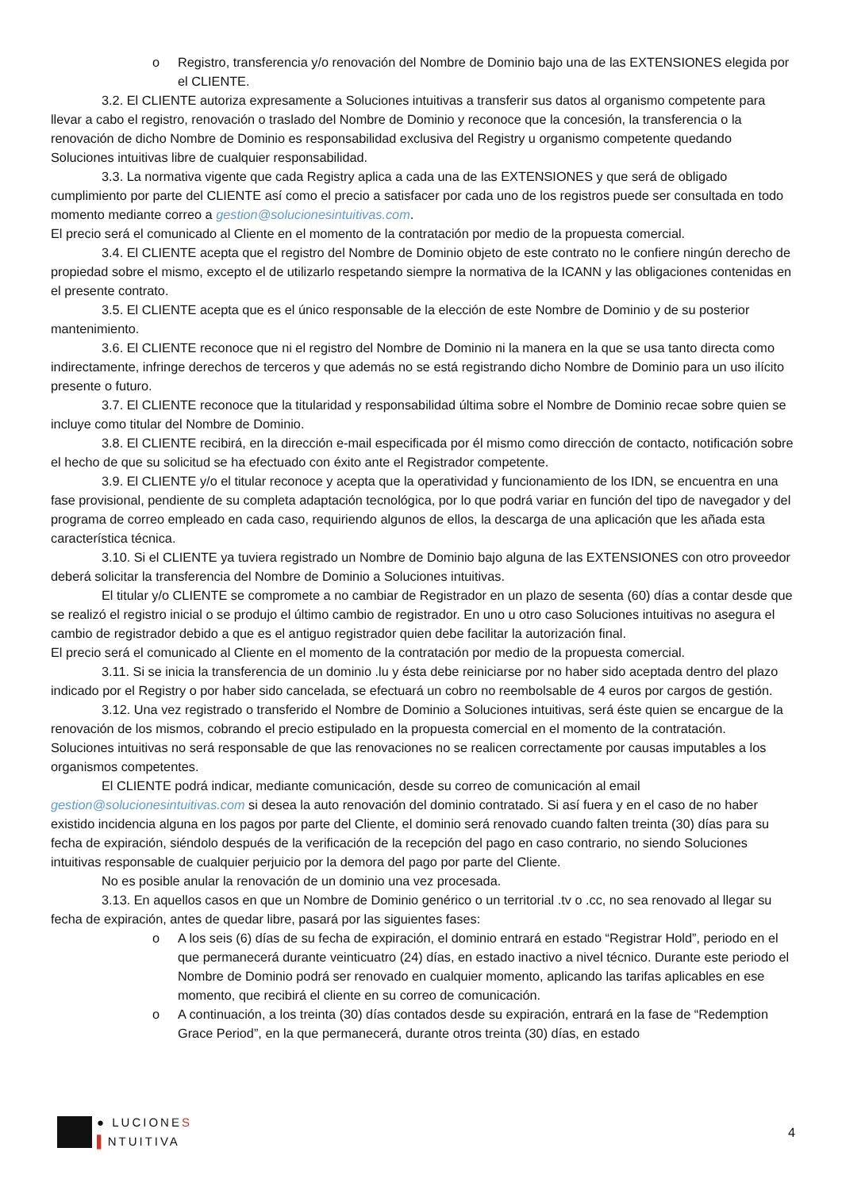o Registro, transferencia y/o renovación del Nombre de Dominio bajo una de las EXTENSIONES elegida por el CLIENTE.
3.2. El CLIENTE autoriza expresamente a Soluciones intuitivas a transferir sus datos al organismo competente para llevar a cabo el registro, renovación o traslado del Nombre de Dominio y reconoce que la concesión, la transferencia o la renovación de dicho Nombre de Dominio es responsabilidad exclusiva del Registry u organismo competente quedando Soluciones intuitivas libre de cualquier responsabilidad.
3.3. La normativa vigente que cada Registry aplica a cada una de las EXTENSIONES y que será de obligado cumplimiento por parte del CLIENTE así como el precio a satisfacer por cada uno de los registros puede ser consultada en todo momento mediante correo a gestion@solucionesintuitivas.com.
El precio será el comunicado al Cliente en el momento de la contratación por medio de la propuesta comercial.
3.4. El CLIENTE acepta que el registro del Nombre de Dominio objeto de este contrato no le confiere ningún derecho de propiedad sobre el mismo, excepto el de utilizarlo respetando siempre la normativa de la ICANN y las obligaciones contenidas en el presente contrato.
3.5. El CLIENTE acepta que es el único responsable de la elección de este Nombre de Dominio y de su posterior mantenimiento.
3.6. El CLIENTE reconoce que ni el registro del Nombre de Dominio ni la manera en la que se usa tanto directa como indirectamente, infringe derechos de terceros y que además no se está registrando dicho Nombre de Dominio para un uso ilícito presente o futuro.
3.7. El CLIENTE reconoce que la titularidad y responsabilidad última sobre el Nombre de Dominio recae sobre quien se incluye como titular del Nombre de Dominio.
3.8. El CLIENTE recibirá, en la dirección e-mail especificada por él mismo como dirección de contacto, notificación sobre el hecho de que su solicitud se ha efectuado con éxito ante el Registrador competente.
3.9. El CLIENTE y/o el titular reconoce y acepta que la operatividad y funcionamiento de los IDN, se encuentra en una fase provisional, pendiente de su completa adaptación tecnológica, por lo que podrá variar en función del tipo de navegador y del programa de correo empleado en cada caso, requiriendo algunos de ellos, la descarga de una aplicación que les añada esta característica técnica.
3.10. Si el CLIENTE ya tuviera registrado un Nombre de Dominio bajo alguna de las EXTENSIONES con otro proveedor deberá solicitar la transferencia del Nombre de Dominio a Soluciones intuitivas.
El titular y/o CLIENTE se compromete a no cambiar de Registrador en un plazo de sesenta (60) días a contar desde que se realizó el registro inicial o se produjo el último cambio de registrador. En uno u otro caso Soluciones intuitivas no asegura el cambio de registrador debido a que es el antiguo registrador quien debe facilitar la autorización final.
El precio será el comunicado al Cliente en el momento de la contratación por medio de la propuesta comercial.
3.11. Si se inicia la transferencia de un dominio .lu y ésta debe reiniciarse por no haber sido aceptada dentro del plazo indicado por el Registry o por haber sido cancelada, se efectuará un cobro no reembolsable de 4 euros por cargos de gestión.
3.12. Una vez registrado o transferido el Nombre de Dominio a Soluciones intuitivas, será éste quien se encargue de la renovación de los mismos, cobrando el precio estipulado en la propuesta comercial en el momento de la contratación.
Soluciones intuitivas no será responsable de que las renovaciones no se realicen correctamente por causas imputables a los organismos competentes.
El CLIENTE podrá indicar, mediante comunicación, desde su correo de comunicación al email gestion@solucionesintuitivas.com si desea la auto renovación del dominio contratado. Si así fuera y en el caso de no haber existido incidencia alguna en los pagos por parte del Cliente, el dominio será renovado cuando falten treinta (30) días para su fecha de expiración, siéndolo después de la verificación de la recepción del pago en caso contrario, no siendo Soluciones intuitivas responsable de cualquier perjuicio por la demora del pago por parte del Cliente.
No es posible anular la renovación de un dominio una vez procesada.
3.13. En aquellos casos en que un Nombre de Dominio genérico o un territorial .tv o .cc, no sea renovado al llegar su fecha de expiración, antes de quedar libre, pasará por las siguientes fases:
o A los seis (6) días de su fecha de expiración, el dominio entrará en estado “Registrar Hold”, periodo en el que permanecerá durante veinticuatro (24) días, en estado inactivo a nivel técnico. Durante este periodo el Nombre de Dominio podrá ser renovado en cualquier momento, aplicando las tarifas aplicables en ese momento, que recibirá el cliente en su correo de comunicación.
o A continuación, a los treinta (30) días contados desde su expiración, entrará en la fase de “Redemption Grace Period”, en la que permanecerá, durante otros treinta (30) días, en estado
● LUCIONES
▌NTUITIVA
4